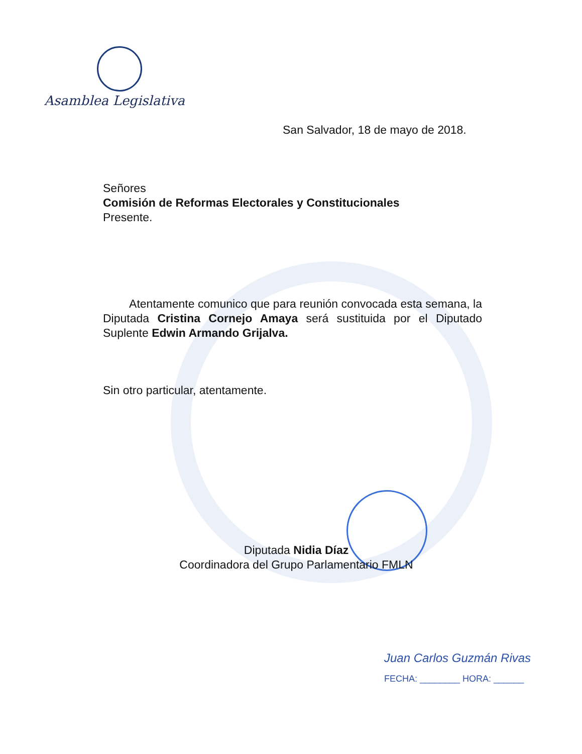Asamblea Legislativa
San Salvador, 18 de mayo de 2018.
Señores
Comisión de Reformas Electorales y Constitucionales
Presente.
Atentamente comunico que para reunión convocada esta semana, la Diputada Cristina Cornejo Amaya será sustituida por el Diputado Suplente Edwin Armando Grijalva.
Sin otro particular, atentamente.
Diputada Nidia Díaz
Coordinadora del Grupo Parlamentario FMLN
Juan Carlos Guzmán Rivas
FECHA: ________ HORA: ______